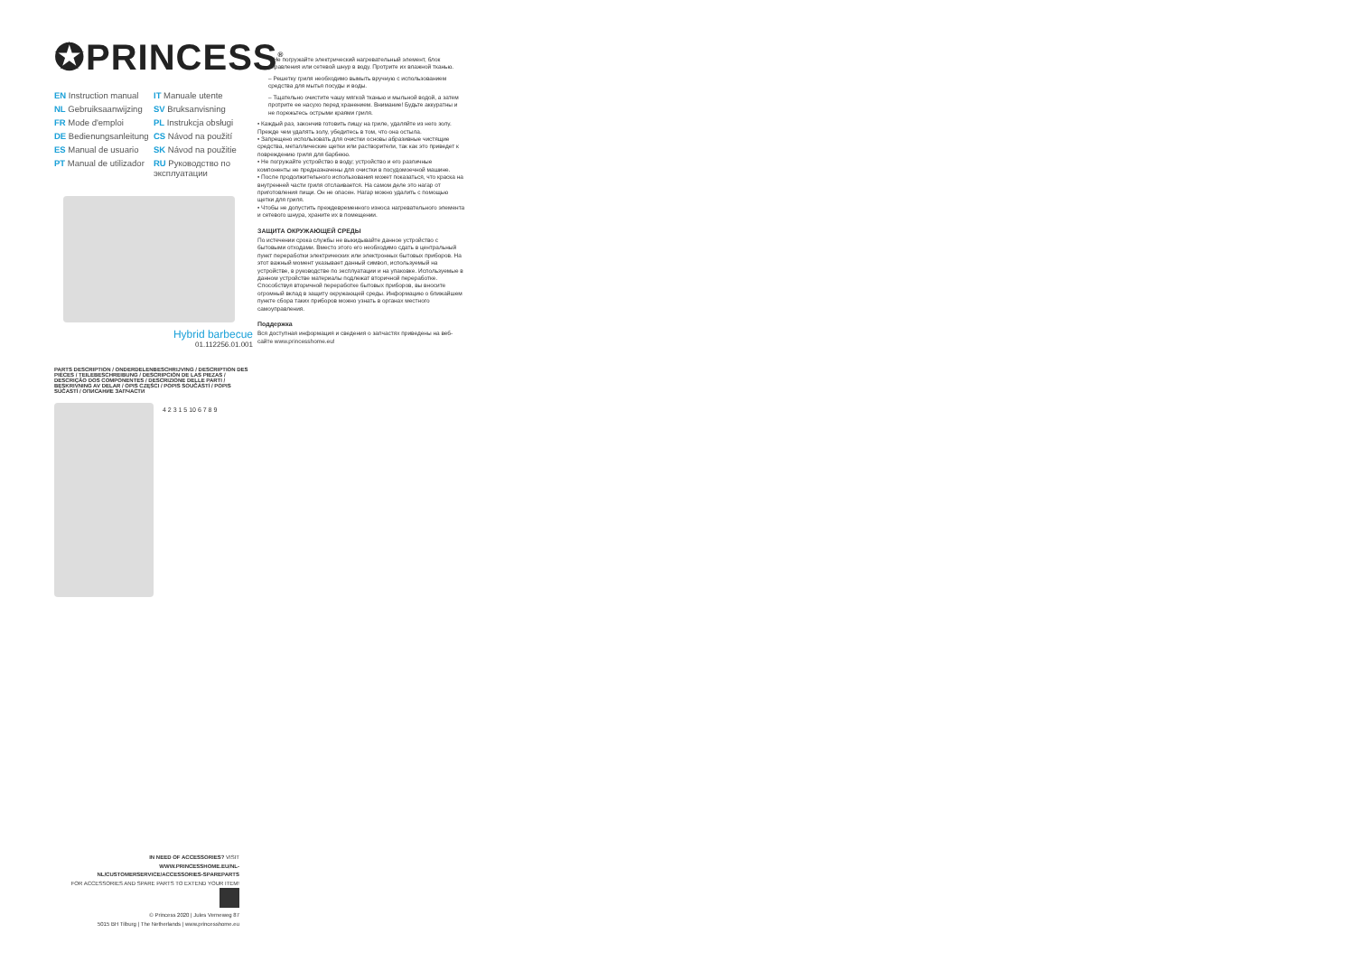✪PRINCESS<sup>®</sup>
EN Instruction manual IT Manuale utente NL Gebruiksaanwijzing SV Bruksanvisning FR Mode d'emploi PL Instrukcja obsługi DE Bedienungsanleitung CS Návod na použití ES Manual de usuario SK Návod na použitie PT Manual de utilizador RU Руководство по эксплуатации
Hybrid barbecue
01.112256.01.001
PARTS DESCRIPTION / ONDERDELENBESCHRIJVING / DESCRIPTION DES PIÈCES / TEILEBESCHREIBUNG / DESCRIPCIÓN DE LAS PIEZAS / DESCRIÇÃO DOS COMPONENTES / DESCRIZIONE DELLE PARTI / BESKRIVNING AV DELAR / OPIS CZĘŚCI / POPIS SOUČÁSTÍ / POPIS SÚČASTÍ / ОПИСАНИЕ ЗАПЧАСТИ
4 2 3 1 5 10 6 7 8 9
– Не погружайте электрический нагревательный элемент, блок управления или сетевой шнур в воду. Протрите их влажной тканью.
– Решетку гриля необходимо вымыть вручную с использованием средства для мытья посуды и воды.
– Тщательно очистите чашу мягкой тканью и мыльной водой, а затем протрите ее насухо перед хранением. Внимание! Будьте аккуратны и не порежьтесь острыми краями гриля.
• Каждый раз, закончив готовить пищу на гриле, удаляйте из него золу. Прежде чем удалять золу, убедитесь в том, что она остыла.
• Запрещено использовать для очистки основы абразивные чистящие средства, металлические щетки или растворители, так как это приведет к повреждению гриля для барбекю.
• Не погружайте устройство в воду; устройство и его различные компоненты не предназначены для очистки в посудомоечной машине.
• После продолжительного использования может показаться, что краска на внутренней части гриля отслаивается. На самом деле это нагар от приготовления пищи. Он не опасен. Нагар можно удалить с помощью щетки для гриля.
• Чтобы не допустить преждевременного износа нагревательного элемента и сетевого шнура, храните их в помещении.
ЗАЩИТА ОКРУЖАЮЩЕЙ СРЕДЫ
По истечении срока службы не выкидывайте данное устройство с бытовыми отходами. Вместо этого его необходимо сдать в центральный пункт переработки электрических или электронных бытовых приборов. На этот важный момент указывает данный символ, используемый на устройстве, в руководстве по эксплуатации и на упаковке. Используемые в данном устройстве материалы подлежат вторичной переработке. Способствуя вторичной переработке бытовых приборов, вы вносите огромный вклад в защиту окружающей среды. Информацию о ближайшем пункте сбора таких приборов можно узнать в органах местного самоуправления.
Поддержка
Вся доступная информация и сведения о запчастях приведены на веб-сайте www.princesshome.eu!
IN NEED OF ACCESSORIES? VISIT
WWW.PRINCESSHOME.EU/NL-NL/CUSTOMERSERVICE/ACCESSORIES-SPAREPARTS
FOR ACCESSORIES AND SPARE PARTS TO EXTEND YOUR ITEM!
© Princess 2020 | Jules Verneweg 87
5015 BH Tilburg | The Netherlands | www.princesshome.eu